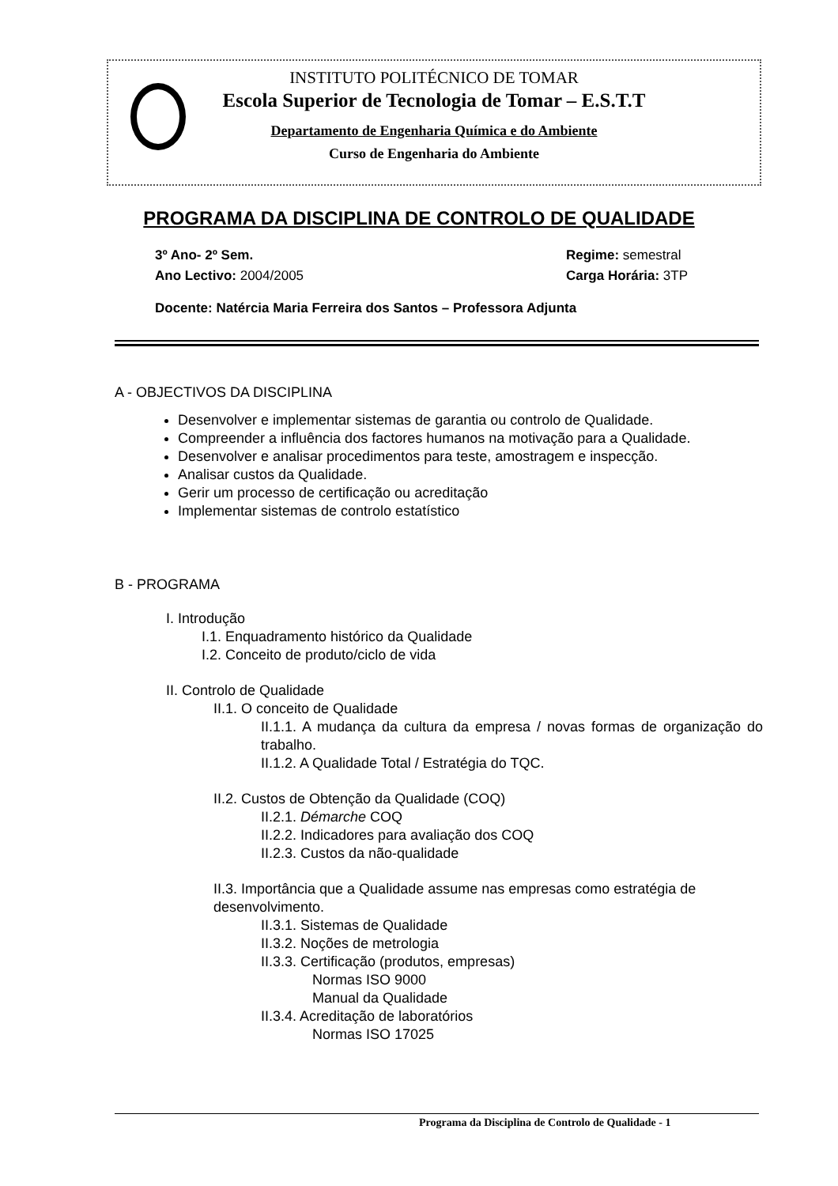INSTITUTO POLITÉCNICO DE TOMAR
Escola Superior de Tecnologia de Tomar – E.S.T.T
Departamento de Engenharia Química e do Ambiente
Curso de Engenharia do Ambiente
PROGRAMA DA DISCIPLINA DE CONTROLO DE QUALIDADE
3º Ano- 2º Sem.
Ano Lectivo: 2004/2005
Regime: semestral
Carga Horária: 3TP
Docente: Natércia Maria Ferreira dos Santos – Professora Adjunta
A - OBJECTIVOS DA DISCIPLINA
Desenvolver e implementar sistemas de garantia ou controlo de Qualidade.
Compreender a influência dos factores humanos na motivação para a Qualidade.
Desenvolver e analisar procedimentos para teste, amostragem e inspecção.
Analisar custos da Qualidade.
Gerir um processo de certificação ou acreditação
Implementar sistemas de controlo estatístico
B - PROGRAMA
I. Introdução
I.1. Enquadramento histórico da Qualidade
I.2. Conceito de produto/ciclo de vida
II. Controlo de Qualidade
II.1. O conceito de Qualidade
II.1.1. A mudança da cultura da empresa / novas formas de organização do trabalho.
II.1.2. A Qualidade Total / Estratégia do TQC.
II.2. Custos de Obtenção da Qualidade (COQ)
II.2.1. Démarche COQ
II.2.2. Indicadores para avaliação dos COQ
II.2.3. Custos da não-qualidade
II.3. Importância que a Qualidade assume nas empresas como estratégia de desenvolvimento.
II.3.1. Sistemas de Qualidade
II.3.2. Noções de metrologia
II.3.3. Certificação (produtos, empresas)
Normas ISO 9000
Manual da Qualidade
II.3.4. Acreditação de laboratórios
Normas ISO 17025
Programa da Disciplina de Controlo de Qualidade - 1